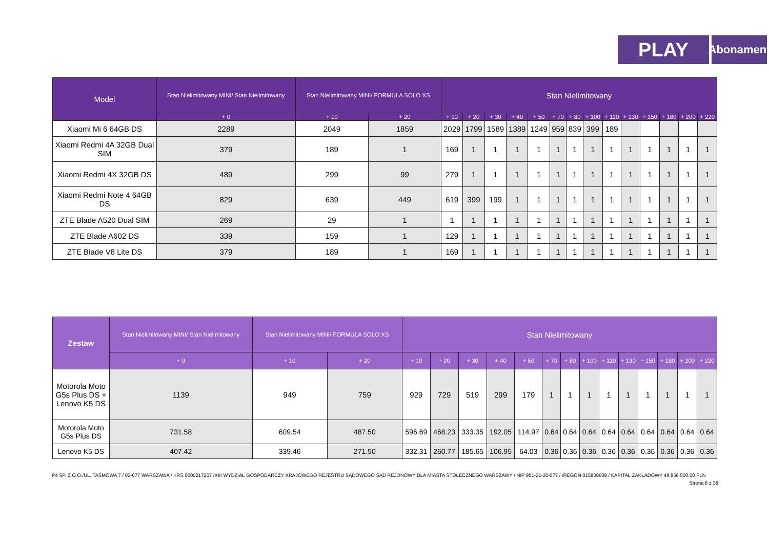PLAY
Abonament
| Model | Stan Nielimitowany MINI/ Stan Nielimitowany | Stan Nielimitowany MINI/ FORMUŁA SOLO XS | | Stan Nielimitowany | | | | | | | | | | | | | |
| --- | --- | --- | --- | --- | --- | --- | --- | --- | --- | --- | --- | --- | --- | --- | --- | --- | --- |
| | + 0 | + 10 | + 20 | + 10 | + 20 | + 30 | + 40 | + 50 | + 70 | + 80 | + 100 | + 110 | + 130 | + 150 | + 180 | + 200 | + 220 |
| Xiaomi Mi 6 64GB DS | 2289 | 2049 | 1859 | 2029 | 1799 | 1589 | 1389 | 1249 | 959 | 839 | 399 | 189 | | | | | |
| Xiaomi Redmi 4A 32GB Dual SIM | 379 | 189 | 1 | 169 | 1 | 1 | 1 | 1 | 1 | 1 | 1 | 1 | 1 | 1 | 1 | 1 | 1 |
| Xiaomi Redmi 4X 32GB DS | 489 | 299 | 99 | 279 | 1 | 1 | 1 | 1 | 1 | 1 | 1 | 1 | 1 | 1 | 1 | 1 | 1 |
| Xiaomi Redmi Note 4 64GB DS | 829 | 639 | 449 | 619 | 399 | 199 | 1 | 1 | 1 | 1 | 1 | 1 | 1 | 1 | 1 | 1 | 1 |
| ZTE Blade A520 Dual SIM | 269 | 29 | 1 | 1 | 1 | 1 | 1 | 1 | 1 | 1 | 1 | 1 | 1 | 1 | 1 | 1 | 1 |
| ZTE Blade A602 DS | 339 | 159 | 1 | 129 | 1 | 1 | 1 | 1 | 1 | 1 | 1 | 1 | 1 | 1 | 1 | 1 | 1 |
| ZTE Blade V8 Lite DS | 379 | 189 | 1 | 169 | 1 | 1 | 1 | 1 | 1 | 1 | 1 | 1 | 1 | 1 | 1 | 1 | 1 |
| Zestaw | Stan Nielimitowany MINI/ Stan Nielimitowany | Stan Nielimitowany MINI/ FORMUŁA SOLO XS | | Stan Nielimitowany | | | | | | | | | | | | | |
| --- | --- | --- | --- | --- | --- | --- | --- | --- | --- | --- | --- | --- | --- | --- | --- | --- | --- |
| | + 0 | + 10 | + 20 | + 10 | + 20 | + 30 | + 40 | + 50 | + 70 | + 80 | + 100 | + 110 | + 130 | + 150 | + 180 | + 200 | + 220 |
| Motorola Moto G5s Plus DS + Lenovo K5 DS | 1139 | 949 | 759 | 929 | 729 | 519 | 299 | 179 | 1 | 1 | 1 | 1 | 1 | 1 | 1 | 1 | 1 |
| Motorola Moto G5s Plus DS | 731.58 | 609.54 | 487.50 | 596.69 | 468.23 | 333.35 | 192.05 | 114.97 | 0.64 | 0.64 | 0.64 | 0.64 | 0.64 | 0.64 | 0.64 | 0.64 | 0.64 |
| Lenovo K5 DS | 407.42 | 339.46 | 271.50 | 332.31 | 260.77 | 185.65 | 106.95 | 64.03 | 0.36 | 0.36 | 0.36 | 0.36 | 0.36 | 0.36 | 0.36 | 0.36 | 0.36 |
P4 SP. Z O.O./UL. TAŚMOWA 7 / 02-677 WARSZAWA / KRS 0000217207 /XIII WYDZIAŁ GOSPODARCZY KRAJOWEGO REJESTRU SĄDOWEGO SĄD REJONOWY DLA MIASTA STOŁECZNEGO WARSZAWY / NIP 951-21-20-077 / /REGON 015808609 / KAPITAŁ ZAKŁADOWY 48 856 500,00 PLN
Strona 8 z 38